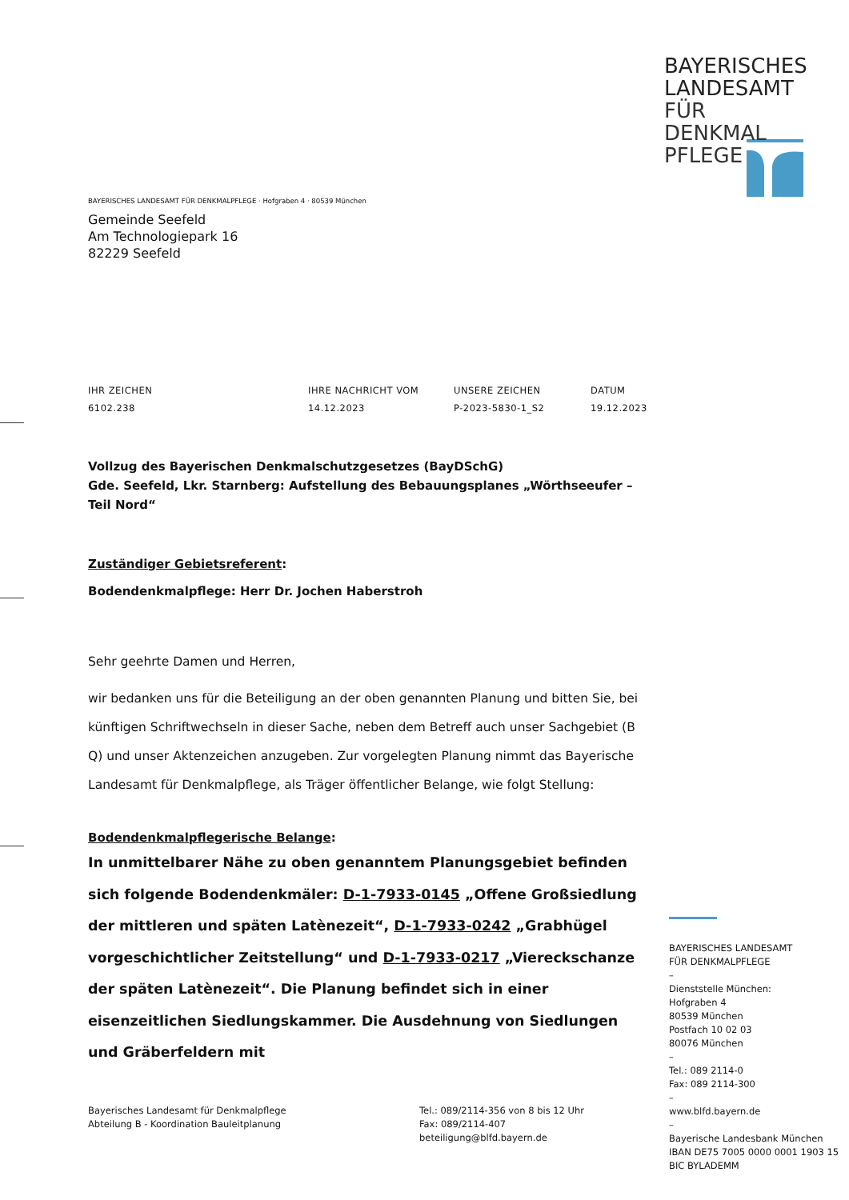BAYERISCHES
LANDESAMT
FÜR DENKMAL
PFLEGE
BAYERISCHES LANDESAMT FÜR DENKMALPFLEGE · Hofgraben 4 · 80539 München
Gemeinde Seefeld
Am Technologiepark 16
82229 Seefeld
IHR ZEICHEN
6102.238
IHRE NACHRICHT VOM
14.12.2023
UNSERE ZEICHEN
P-2023-5830-1_S2
DATUM
19.12.2023
Vollzug des Bayerischen Denkmalschutzgesetzes (BayDSchG)
Gde. Seefeld, Lkr. Starnberg: Aufstellung des Bebauungsplanes „Wörthseeufer – Teil Nord“
Zuständiger Gebietsreferent:
Bodendenkmalpflege: Herr Dr. Jochen Haberstroh
Sehr geehrte Damen und Herren,
wir bedanken uns für die Beteiligung an der oben genannten Planung und bitten Sie, bei künftigen Schriftwechseln in dieser Sache, neben dem Betreff auch unser Sachgebiet (B Q) und unser Aktenzeichen anzugeben. Zur vorgelegten Planung nimmt das Bayerische Landesamt für Denkmalpflege, als Träger öffentlicher Belange, wie folgt Stellung:
Bodendenkmalpflegerische Belange:
In unmittelbarer Nähe zu oben genanntem Planungsgebiet befinden sich folgende Bodendenkmäler: D-1-7933-0145 „Offene Großsiedlung der mittleren und späten Latènezeit“, D-1-7933-0242 „Grabhügel vorgeschichtlicher Zeitstellung“ und D-1-7933-0217 „Viereckschanze der späten Latènezeit“. Die Planung befindet sich in einer eisenzeitlichen Siedlungskammer. Die Ausdehnung von Siedlungen und Gräberfeldern mit
BAYERISCHES LANDESAMT
FÜR DENKMALPFLEGE
–
Dienststelle München:
Hofgraben 4
80539 München
Postfach 10 02 03
80076 München
–
Tel.: 089 2114-0
Fax: 089 2114-300
–
www.blfd.bayern.de
–
Bayerische Landesbank München
IBAN DE75 7005 0000 0001 1903 15
BIC BYLADEMM
Bayerisches Landesamt für Denkmalpflege
Abteilung B - Koordination Bauleitplanung
Tel.: 089/2114-356 von 8 bis 12 Uhr
Fax: 089/2114-407
beteiligung@blfd.bayern.de